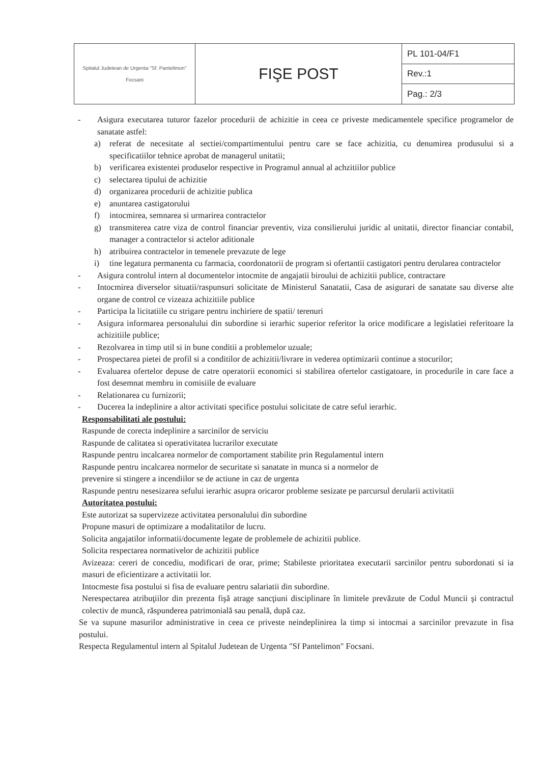| Spitalul Judetean de Urgenta "Sf. Pantelimon" Focsani | FIŞE POST | PL 101-04/F1 |
| | | Rev.:1 |
| | | Pag.: 2/3 |
- Asigura executarea tuturor fazelor procedurii de achizitie in ceea ce priveste medicamentele specifice programelor de sanatate astfel:
a) referat de necesitate al sectiei/compartimentului pentru care se face achizitia, cu denumirea produsului si a specificatiilor tehnice aprobat de managerul unitatii;
b) verificarea existentei produselor respective in Programul annual al achzitiilor publice
c) selectarea tipului de achizitie
d) organizarea procedurii de achizitie publica
e) anuntarea castigatorului
f) intocmirea, semnarea si urmarirea contractelor
g) transmiterea catre viza de control financiar preventiv, viza consilierului juridic al unitatii, director financiar contabil, manager a contractelor si actelor aditionale
h) atribuirea contractelor in temenele prevazute de lege
i) tine legatura permanenta cu farmacia, coordonatorii de program si ofertantii castigatori pentru derularea contractelor
- Asigura controlul intern al documentelor intocmite de angajatii biroului de achizitii publice, contractare
- Intocmirea diverselor situatii/raspunsuri solicitate de Ministerul Sanatatii, Casa de asigurari de sanatate sau diverse alte organe de control ce vizeaza achizitiile publice
- Participa la licitatiile cu strigare pentru inchiriere de spatii/ terenuri
- Asigura informarea personalului din subordine si ierarhic superior referitor la orice modificare a legislatiei referitoare la achizitiile publice;
- Rezolvarea in timp util si in bune conditii a problemelor uzuale;
- Prospectarea pietei de profil si a conditilor de achizitii/livrare in vederea optimizarii continue a stocurilor;
- Evaluarea ofertelor depuse de catre operatorii economici si stabilirea ofertelor castigatoare, in procedurile in care face a fost desemnat membru in comisiile de evaluare
- Relationarea cu furnizorii;
- Ducerea la indeplinire a altor activitati specifice postului solicitate de catre seful ierarhic.
Responsabilitati ale postului:
Raspunde de corecta indeplinire a sarcinilor de serviciu
Raspunde de calitatea si operativitatea lucrarilor executate
Raspunde pentru incalcarea normelor de comportament stabilite prin Regulamentul intern
Raspunde pentru incalcarea normelor de securitate si sanatate in munca si a normelor de
prevenire si stingere a incendiilor se de actiune in caz de urgenta
Raspunde pentru nesesizarea sefului ierarhic asupra oricaror probleme sesizate pe parcursul derularii activitatii
Autoritatea postului:
Este autorizat sa supervizeze activitatea personalului din subordine
Propune masuri de optimizare a modalitatilor de lucru.
Solicita angajatilor informatii/documente legate de problemele de achizitii publice.
Solicita respectarea normativelor de achizitii publice
Avizeaza: cereri de concediu, modificari de orar, prime; Stabileste prioritatea executarii sarcinilor pentru subordonati si ia masuri de eficientizare a activitatii lor.
Intocmeste fisa postului si fisa de evaluare pentru salariatii din subordine.
Nerespectarea atribuţiilor din prezenta fişă atrage sancţiuni disciplinare în limitele prevăzute de Codul Muncii şi contractul colectiv de muncă, răspunderea patrimonială sau penală, după caz.
Se va supune masurilor administrative in ceea ce priveste neindeplinirea la timp si intocmai a sarcinilor prevazute in fisa postului.
Respecta Regulamentul intern al Spitalul Judetean de Urgenta "Sf Pantelimon" Focsani.